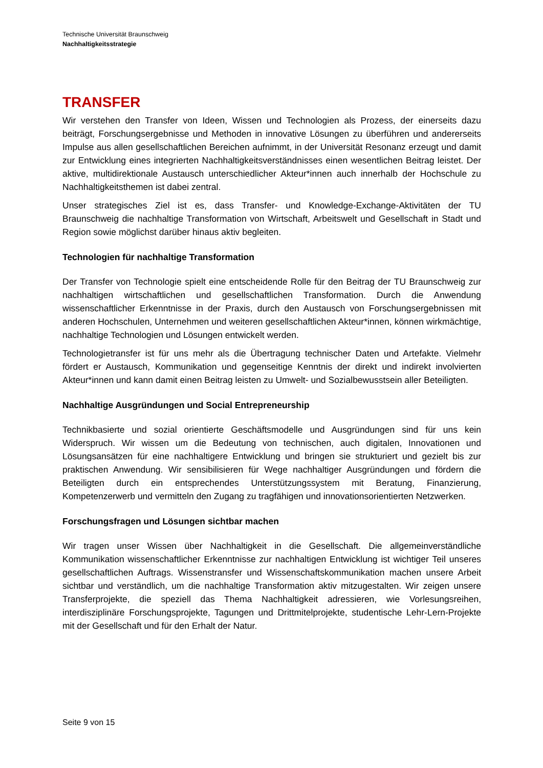Technische Universität Braunschweig
Nachhaltigkeitsstrategie
TRANSFER
Wir verstehen den Transfer von Ideen, Wissen und Technologien als Prozess, der einerseits dazu beiträgt, Forschungsergebnisse und Methoden in innovative Lösungen zu überführen und andererseits Impulse aus allen gesellschaftlichen Bereichen aufnimmt, in der Universität Reso­nanz erzeugt und damit zur Entwicklung eines integrierten Nachhaltigkeitsverständnisses einen wesentlichen Beitrag leistet. Der aktive, multidirektionale Austausch unterschiedlicher Ak­teur*innen auch innerhalb der Hochschule zu Nachhaltigkeitsthemen ist dabei zentral.
Unser strategisches Ziel ist es, dass Transfer- und Knowledge-Exchange-Aktivitäten der TU Braunschweig die nachhaltige Transformation von Wirtschaft, Arbeitswelt und Gesellschaft in Stadt und Region sowie möglichst darüber hinaus aktiv begleiten.
Technologien für nachhaltige Transformation
Der Transfer von Technologie spielt eine entscheidende Rolle für den Beitrag der TU Braun­schweig zur nachhaltigen wirtschaftlichen und gesellschaftlichen Transformation. Durch die An­wendung wissenschaftlicher Erkenntnisse in der Praxis, durch den Austausch von Forschungs­ergebnissen mit anderen Hochschulen, Unternehmen und weiteren gesellschaftlichen Ak­teur*innen, können wirkmächtige, nachhaltige Technologien und Lösungen entwickelt werden.
Technologietransfer ist für uns mehr als die Übertragung technischer Daten und Artefakte. Viel­mehr fördert er Austausch, Kommunikation und gegenseitige Kenntnis der direkt und indirekt involvierten Akteur*innen und kann damit einen Beitrag leisten zu Umwelt- und Sozialbewusst­sein aller Beteiligten.
Nachhaltige Ausgründungen und Social Entrepreneurship
Technikbasierte und sozial orientierte Geschäftsmodelle und Ausgründungen sind für uns kein Widerspruch. Wir wissen um die Bedeutung von technischen, auch digitalen, Innovationen und Lösungsansätzen für eine nachhaltigere Entwicklung und bringen sie strukturiert und gezielt bis zur praktischen Anwendung. Wir sensibilisieren für Wege nachhaltiger Ausgründungen und för­dern die Beteiligten durch ein entsprechendes Unterstützungssystem mit Beratung, Finanzie­rung, Kompetenzerwerb und vermitteln den Zugang zu tragfähigen und innovationsorientierten Netzwerken.
Forschungsfragen und Lösungen sichtbar machen
Wir tragen unser Wissen über Nachhaltigkeit in die Gesellschaft. Die allgemeinverständliche Kommunikation wissenschaftlicher Erkenntnisse zur nachhaltigen Entwicklung ist wichtiger Teil unseres gesellschaftlichen Auftrags. Wissenstransfer und Wissenschaftskommunikation ma­chen unsere Arbeit sichtbar und verständlich, um die nachhaltige Transformation aktiv mitzu­gestalten. Wir zeigen unsere Transferprojekte, die speziell das Thema Nachhaltigkeit adressie­ren, wie Vorlesungsreihen, interdisziplinäre Forschungsprojekte, Tagungen und Drittmitelpro­jekte, studentische Lehr-Lern-Projekte mit der Gesellschaft und für den Erhalt der Natur.
Seite 9 von 15